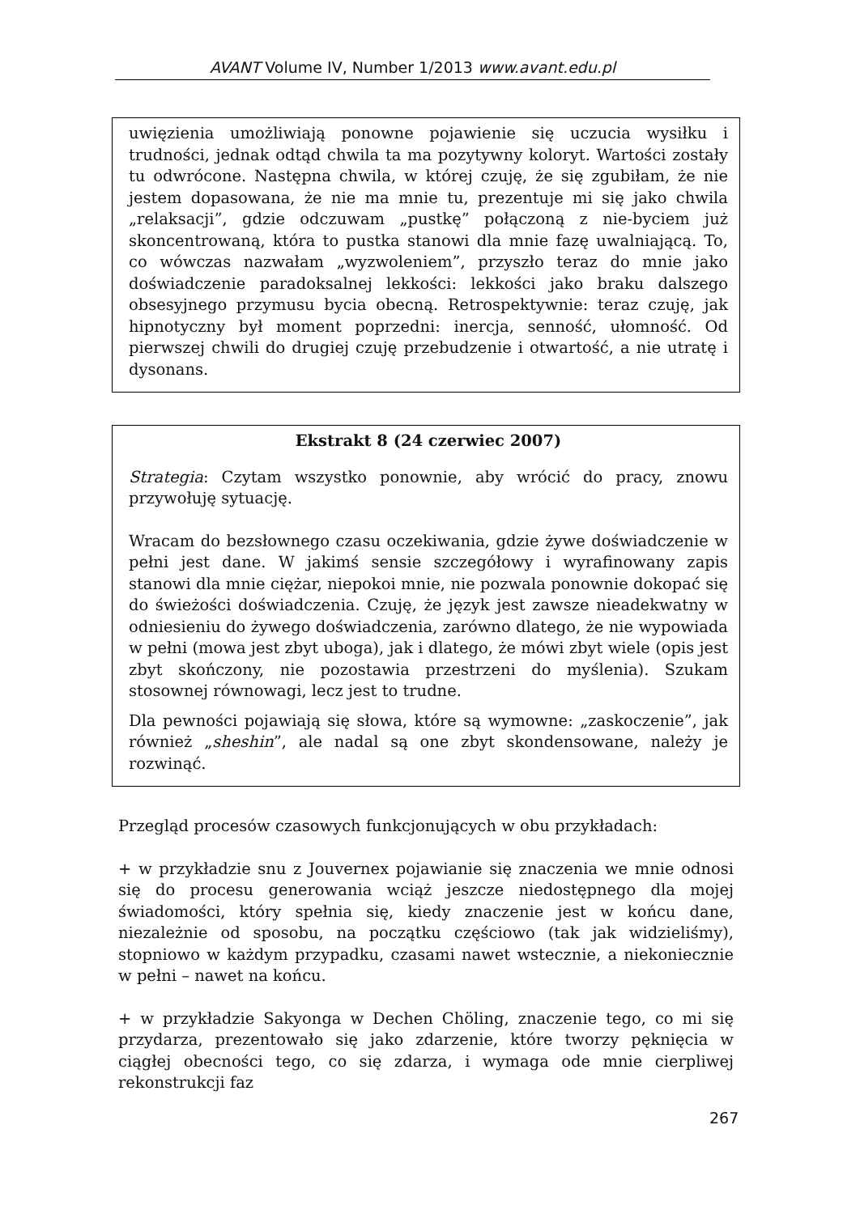AVANT Volume IV, Number 1/2013 www.avant.edu.pl
uwięzienia umożliwiają ponowne pojawienie się uczucia wysiłku i trudności, jednak odtąd chwila ta ma pozytywny koloryt. Wartości zostały tu odwrócone. Następna chwila, w której czuję, że się zgubiłam, że nie jestem dopasowana, że nie ma mnie tu, prezentuje mi się jako chwila „relaksacji”, gdzie odczuwam „pustkę” połączoną z nie-byciem już skoncentrowaną, która to pustka stanowi dla mnie fazę uwalniającą. To, co wówczas nazwałam „wyzwoleniem”, przyszło teraz do mnie jako doświadczenie paradoksalnej lekkości: lekkości jako braku dalszego obsesyjnego przymusu bycia obecną. Retrospektywnie: teraz czuję, jak hipnotyczny był moment poprzedni: inercja, senność, ułomność. Od pierwszej chwili do drugiej czuję przebudzenie i otwartość, a nie utratę i dysonans.
Ekstrakt 8 (24 czerwiec 2007)
Strategia: Czytam wszystko ponownie, aby wrócić do pracy, znowu przywołuję sytuację.
Wracam do bezsłownego czasu oczekiwania, gdzie żywe doświadczenie w pełni jest dane. W jakimś sensie szczegółowy i wyrafinowany zapis stanowi dla mnie ciężar, niepokoi mnie, nie pozwala ponownie dokopać się do świeżości doświadczenia. Czuję, że język jest zawsze nieadekwatny w odniesieniu do żywego doświadczenia, zarówno dlatego, że nie wypowiada w pełni (mowa jest zbyt uboga), jak i dlatego, że mówi zbyt wiele (opis jest zbyt skończony, nie pozostawia przestrzeni do myślenia). Szukam stosownej równowagi, lecz jest to trudne.
Dla pewności pojawiają się słowa, które są wymowne: „zaskoczenie”, jak również „sheshin”, ale nadal są one zbyt skondensowane, należy je rozwinąć.
Przegląd procesów czasowych funkcjonujących w obu przykładach:
+ w przykładzie snu z Jouvernex pojawianie się znaczenia we mnie odnosi się do procesu generowania wciąż jeszcze niedostępnego dla mojej świadomości, który spełnia się, kiedy znaczenie jest w końcu dane, niezależnie od sposobu, na początku częściowo (tak jak widzieliśmy), stopniowo w każdym przypadku, czasami nawet wstecznie, a niekoniecznie w pełni – nawet na końcu.
+ w przykładzie Sakyonga w Dechen Chöling, znaczenie tego, co mi się przydarza, prezentowało się jako zdarzenie, które tworzy pęknięcia w ciągłej obecności tego, co się zdarza, i wymaga ode mnie cierpliwej rekonstrukcji faz
267